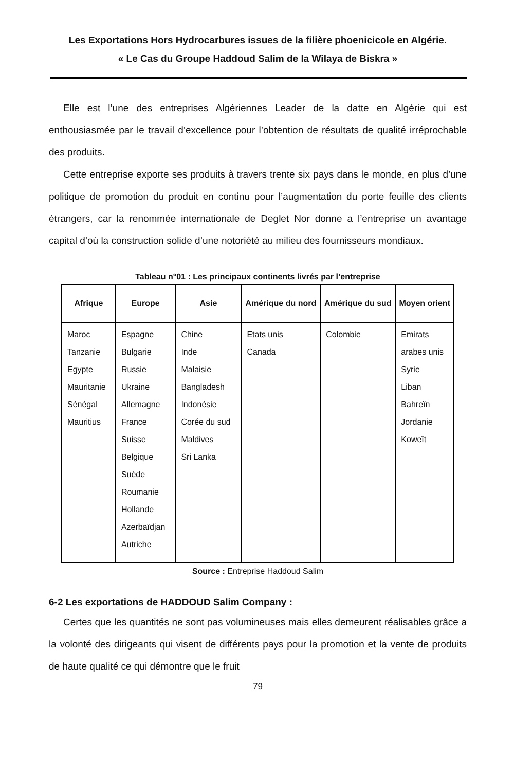Les Exportations Hors Hydrocarbures issues de la filière phoenicicole en Algérie.
« Le Cas du Groupe Haddoud Salim de la Wilaya de Biskra »
Elle est l’une des entreprises Algériennes Leader de la datte en Algérie qui est enthousiasmée par le travail d’excellence pour l’obtention de résultats de qualité irréprochable des produits.
Cette entreprise exporte ses produits à travers trente six pays dans le monde, en plus d’une politique de promotion du produit en continu pour l’augmentation du porte feuille des clients étrangers, car la renommée internationale de Deglet Nor donne a l’entreprise un avantage capital d’où la construction solide d’une notoriété au milieu des fournisseurs mondiaux.
Tableau n°01 : Les principaux continents livrés par l’entreprise
| Afrique | Europe | Asie | Amérique du nord | Amérique du sud | Moyen orient |
| --- | --- | --- | --- | --- | --- |
| Maroc Tanzanie Egypte Mauritanie Sénégal Mauritius | Espagne Bulgarie Russie Ukraine Allemagne France Suisse Belgique Suède Roumanie Hollande Azerbaïdjan Autriche | Chine Inde Malaisie Bangladesh Indonésie Corée du sud Maldives Sri Lanka | Etats unis Canada | Colombie | Emirats arabes unis Syrie Liban Bahreïn Jordanie Koweït |
Source : Entreprise Haddoud Salim
6-2 Les exportations de HADDOUD Salim Company :
Certes que les quantités ne sont pas volumineuses mais elles demeurent réalisables grâce a la volonté des dirigeants qui visent de différents pays pour la promotion et la vente de produits de haute qualité ce qui démontre que le fruit
79